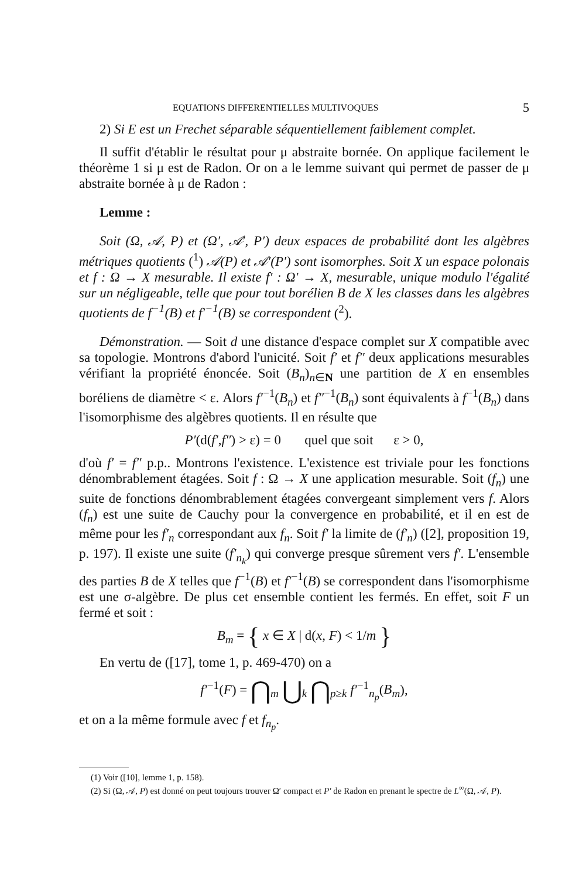EQUATIONS DIFFERENTIELLES MULTIVOQUES 5
2) Si E est un Frechet séparable séquentiellement faiblement complet.
Il suffit d'établir le résultat pour μ abstraite bornée. On applique facilement le théorème 1 si μ est de Radon. Or on a le lemme suivant qui permet de passer de μ abstraite bornée à μ de Radon :
Lemme :
Soit (Ω, 𝒜, P) et (Ω′, 𝒜′, P′) deux espaces de probabilité dont les algèbres métriques quotients (<sup>1</sup>) 𝒜(P) et 𝒜′(P′) sont isomorphes. Soit X un espace polonais et f : Ω → X mesurable. Il existe f′ : Ω′ → X, mesurable, unique modulo l'égalité sur un négligeable, telle que pour tout borélien B de X les classes dans les algèbres quotients de f<sup>−1</sup>(B) et f′<sup>−1</sup>(B) se correspondent (<sup>2</sup>).
Démonstration. — Soit d une distance d'espace complet sur X compatible avec sa topologie. Montrons d'abord l'unicité. Soit f′ et f″ deux applications mesurables vérifiant la propriété énoncée. Soit (B<sub>n</sub>)<sub>n∈N</sub> une partition de X en ensembles boréliens de diamètre < ε. Alors f′<sup>−1</sup>(B<sub>n</sub>) et f″<sup>−1</sup>(B<sub>n</sub>) sont équivalents à f<sup>−1</sup>(B<sub>n</sub>) dans l'isomorphisme des algèbres quotients. Il en résulte que
P′(d(f′,f″) > ε) = 0 quel que soit ε > 0,
d'où f′ = f″ p.p.. Montrons l'existence. L'existence est triviale pour les fonctions dénombrablement étagées. Soit f : Ω → X une application mesurable. Soit (f<sub>n</sub>) une suite de fonctions dénombrablement étagées convergeant simplement vers f. Alors (f<sub>n</sub>) est une suite de Cauchy pour la convergence en probabilité, et il en est de même pour les f′<sub>n</sub> correspondant aux f<sub>n</sub>. Soit f′ la limite de (f′<sub>n</sub>) ([2], proposition 19, p. 197). Il existe une suite (f′<sub>n<sub>k</sub></sub>) qui converge presque sûrement vers f′. L'ensemble des parties B de X telles que f<sup>−1</sup>(B) et f′<sup>−1</sup>(B) se correspondent dans l'isomorphisme est une σ-algèbre. De plus cet ensemble contient les fermés. En effet, soit F un fermé et soit :
B<sub>m</sub> = { x ∈ X | d(x, F) < 1/m }
En vertu de ([17], tome 1, p. 469-470) on a
f′<sup>−1</sup>(F) = ⋂<sub>m</sub> ⋃<sub>k</sub> ⋂<sub>p≥k</sub> f′<sup>−1</sup><sub>n<sub>p</sub></sub>(B<sub>m</sub>),
et on a la même formule avec f et f<sub>n<sub>p</sub></sub>.
(1) Voir ([10], lemme 1, p. 158).
(2) Si (Ω, 𝒜, P) est donné on peut toujours trouver Ω′ compact et P′ de Radon en prenant le spectre de L<sup>∞</sup>(Ω, 𝒜, P).